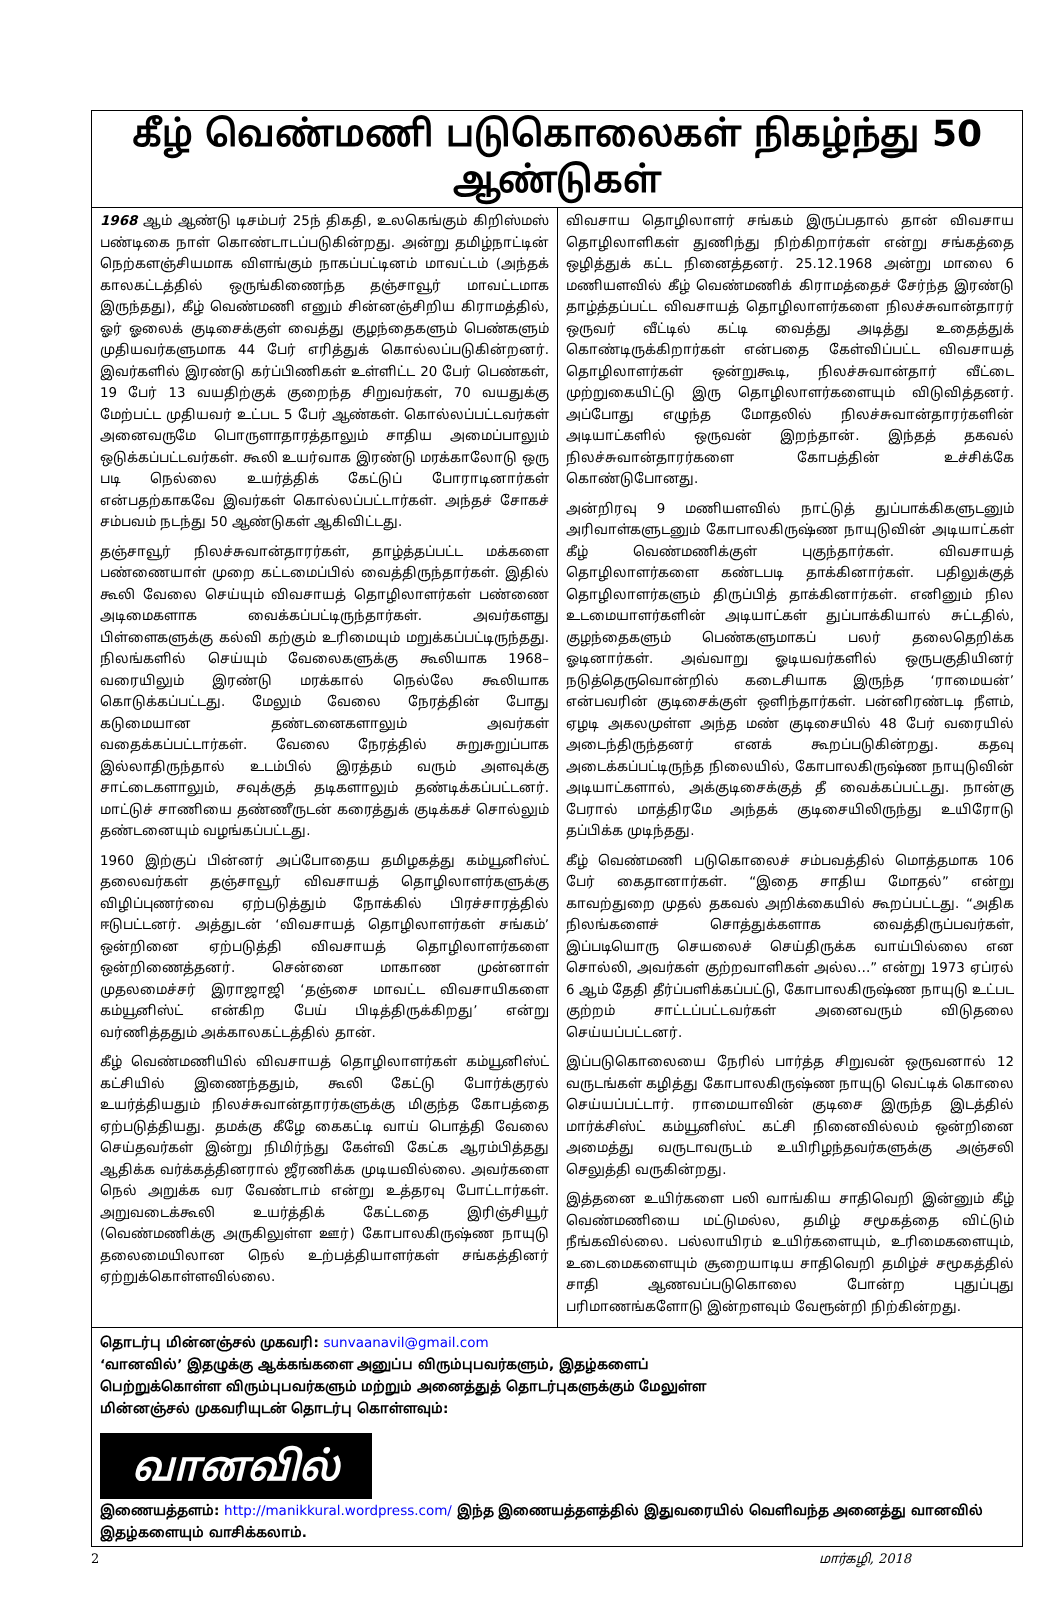கீழ் வெண்மணி படுகொலைகள் நிகழ்ந்து 50 ஆண்டுகள்
1968 ஆம் ஆண்டு டிசம்பர் 25ந் திகதி, உலகெங்கும் கிறிஸ்மஸ் பண்டிகை நாள் கொண்டாடப்படுகின்றது. அன்று தமிழ்நாட்டின் நெற்களஞ்சியமாக விளங்கும் நாகப்பட்டினம் மாவட்டம் (அந்தக் காலகட்டத்தில் ஒருங்கிணைந்த தஞ்சாவூர் மாவட்டமாக இருந்தது), கீழ் வெண்மணி எனும் சின்னஞ்சிறிய கிராமத்தில், ஓர் ஓலைக் குடிசைக்குள் வைத்து குழந்தைகளும் பெண்களும் முதியவர்களுமாக 44 பேர் எரித்துக் கொல்லப்படுகின்றனர். இவர்களில் இரண்டு கர்ப்பிணிகள் உள்ளிட்ட 20 பேர் பெண்கள், 19 பேர் 13 வயதிற்குக் குறைந்த சிறுவர்கள், 70 வயதுக்கு மேற்பட்ட முதியவர் உட்பட 5 பேர் ஆண்கள். கொல்லப்பட்டவர்கள் அனைவருமே பொருளாதாரத்தாலும் சாதிய அமைப்பாலும் ஒடுக்கப்பட்டவர்கள். கூலி உயர்வாக இரண்டு மரக்காலோடு ஒரு படி நெல்லை உயர்த்திக் கேட்டுப் போராடினார்கள் என்பதற்காகவே இவர்கள் கொல்லப்பட்டார்கள். அந்தச் சோகச் சம்பவம் நடந்து 50 ஆண்டுகள் ஆகிவிட்டது.
தஞ்சாவூர் நிலச்சுவான்தாரர்கள், தாழ்த்தப்பட்ட மக்களை பண்ணையாள் முறை கட்டமைப்பில் வைத்திருந்தார்கள். இதில் கூலி வேலை செய்யும் விவசாயத் தொழிலாளர்கள் பண்ணை அடிமைகளாக வைக்கப்பட்டிருந்தார்கள். அவர்களது பிள்ளைகளுக்கு கல்வி கற்கும் உரிமையும் மறுக்கப்பட்டிருந்தது. நிலங்களில் செய்யும் வேலைகளுக்கு கூலியாக 1968–வரையிலும் இரண்டு மரக்கால் நெல்லே கூலியாக கொடுக்கப்பட்டது. மேலும் வேலை நேரத்தின் போது கடுமையான தண்டனைகளாலும் அவர்கள் வதைக்கப்பட்டார்கள். வேலை நேரத்தில் சுறுசுறுப்பாக இல்லாதிருந்தால் உடம்பில் இரத்தம் வரும் அளவுக்கு சாட்டைகளாலும், சவுக்குத் தடிகளாலும் தண்டிக்கப்பட்டனர். மாட்டுச் சாணியை தண்ணீருடன் கரைத்துக் குடிக்கச் சொல்லும் தண்டனையும் வழங்கப்பட்டது.
1960 இற்குப் பின்னர் அப்போதைய தமிழகத்து கம்யூனிஸ்ட் தலைவர்கள் தஞ்சாவூர் விவசாயத் தொழிலாளர்களுக்கு விழிப்புணர்வை ஏற்படுத்தும் நோக்கில் பிரச்சாரத்தில் ஈடுபட்டனர். அத்துடன் ‘விவசாயத் தொழிலாளர்கள் சங்கம்’ ஒன்றினை ஏற்படுத்தி விவசாயத் தொழிலாளர்களை ஒன்றிணைத்தனர். சென்னை மாகாண முன்னாள் முதலமைச்சர் இராஜாஜி ‘தஞ்சை மாவட்ட விவசாயிகளை கம்யூனிஸ்ட் என்கிற பேய் பிடித்திருக்கிறது’ என்று வர்ணித்ததும் அக்காலகட்டத்தில் தான்.
கீழ் வெண்மணியில் விவசாயத் தொழிலாளர்கள் கம்யூனிஸ்ட் கட்சியில் இணைந்ததும், கூலி கேட்டு போர்க்குரல் உயர்த்தியதும் நிலச்சுவான்தாரர்களுக்கு மிகுந்த கோபத்தை ஏற்படுத்தியது. தமக்கு கீழே கைகட்டி வாய் பொத்தி வேலை செய்தவர்கள் இன்று நிமிர்ந்து கேள்வி கேட்க ஆரம்பித்தது ஆதிக்க வர்க்கத்தினரால் ஜீரணிக்க முடியவில்லை. அவர்களை நெல் அறுக்க வர வேண்டாம் என்று உத்தரவு போட்டார்கள். அறுவடைக்கூலி உயர்த்திக் கேட்டதை இரிஞ்சியூர் (வெண்மணிக்கு அருகிலுள்ள ஊர்) கோபாலகிருஷ்ண நாயுடு தலைமையிலான நெல் உற்பத்தியாளர்கள் சங்கத்தினர் ஏற்றுக்கொள்ளவில்லை.
விவசாய தொழிலாளர் சங்கம் இருப்பதால் தான் விவசாய தொழிலாளிகள் துணிந்து நிற்கிறார்கள் என்று சங்கத்தை ஒழித்துக் கட்ட நினைத்தனர். 25.12.1968 அன்று மாலை 6 மணியளவில் கீழ் வெண்மணிக் கிராமத்தைச் சேர்ந்த இரண்டு தாழ்த்தப்பட்ட விவசாயத் தொழிலாளர்களை நிலச்சுவான்தாரர் ஒருவர் வீட்டில் கட்டி வைத்து அடித்து உதைத்துக் கொண்டிருக்கிறார்கள் என்பதை கேள்விப்பட்ட விவசாயத் தொழிலாளர்கள் ஒன்றுகூடி, நிலச்சுவான்தார் வீட்டை முற்றுகையிட்டு இரு தொழிலாளர்களையும் விடுவித்தனர். அப்போது எழுந்த மோதலில் நிலச்சுவான்தாரர்களின் அடியாட்களில் ஒருவன் இறந்தான். இந்தத் தகவல் நிலச்சுவான்தாரர்களை கோபத்தின் உச்சிக்கே கொண்டுபோனது.
அன்றிரவு 9 மணியளவில் நாட்டுத் துப்பாக்கிகளுடனும் அரிவாள்களுடனும் கோபாலகிருஷ்ண நாயுடுவின் அடியாட்கள் கீழ் வெண்மணிக்குள் புகுந்தார்கள். விவசாயத் தொழிலாளர்களை கண்டபடி தாக்கினார்கள். பதிலுக்குத் தொழிலாளர்களும் திருப்பித் தாக்கினார்கள். எனினும் நில உடமையாளர்களின் அடியாட்கள் துப்பாக்கியால் சுட்டதில், குழந்தைகளும் பெண்களுமாகப் பலர் தலைதெறிக்க ஓடினார்கள். அவ்வாறு ஓடியவர்களில் ஒருபகுதியினர் நடுத்தெருவொன்றில் கடைசியாக இருந்த ‘ராமையன்’ என்பவரின் குடிசைக்குள் ஒளிந்தார்கள். பன்னிரண்டடி நீளம், ஏழடி அகலமுள்ள அந்த மண் குடிசையில் 48 பேர் வரையில் அடைந்திருந்தனர் எனக் கூறப்படுகின்றது. கதவு அடைக்கப்பட்டிருந்த நிலையில், கோபாலகிருஷ்ண நாயுடுவின் அடியாட்களால், அக்குடிசைக்குத் தீ வைக்கப்பட்டது. நான்கு பேரால் மாத்திரமே அந்தக் குடிசையிலிருந்து உயிரோடு தப்பிக்க முடிந்தது.
கீழ் வெண்மணி படுகொலைச் சம்பவத்தில் மொத்தமாக 106 பேர் கைதானார்கள். “இதை சாதிய மோதல்” என்று காவற்துறை முதல் தகவல் அறிக்கையில் கூறப்பட்டது. “அதிக நிலங்களைச் சொத்துக்களாக வைத்திருப்பவர்கள், இப்படியொரு செயலைச் செய்திருக்க வாய்பில்லை என சொல்லி, அவர்கள் குற்றவாளிகள் அல்ல…” என்று 1973 ஏப்ரல் 6 ஆம் தேதி தீர்ப்பளிக்கப்பட்டு, கோபாலகிருஷ்ண நாயுடு உட்பட குற்றம் சாட்டப்பட்டவர்கள் அனைவரும் விடுதலை செய்யப்பட்டனர்.
இப்படுகொலையை நேரில் பார்த்த சிறுவன் ஒருவனால் 12 வருடங்கள் கழித்து கோபாலகிருஷ்ண நாயுடு வெட்டிக் கொலை செய்யப்பட்டார். ராமையாவின் குடிசை இருந்த இடத்தில் மார்க்சிஸ்ட் கம்யூனிஸ்ட் கட்சி நினைவில்லம் ஒன்றினை அமைத்து வருடாவருடம் உயிரிழந்தவர்களுக்கு அஞ்சலி செலுத்தி வருகின்றது.
இத்தனை உயிர்களை பலி வாங்கிய சாதிவெறி இன்னும் கீழ் வெண்மணியை மட்டுமல்ல, தமிழ் சமூகத்தை விட்டும் நீங்கவில்லை. பல்லாயிரம் உயிர்களையும், உரிமைகளையும், உடைமைகளையும் சூறையாடிய சாதிவெறி தமிழ்ச் சமூகத்தில் சாதி ஆணவப்படுகொலை போன்ற புதுப்புது பரிமாணங்களோடு இன்றளவும் வேரூன்றி நிற்கின்றது.
தொடர்பு மின்னஞ்சல் முகவரி: sunvaanavil@gmail.com
‘வானவில்’ இதழுக்கு ஆக்கங்களை அனுப்ப விரும்புபவர்களும், இதழ்களைப் பெற்றுக்கொள்ள விரும்புபவர்களும் மற்றும் அனைத்துத் தொடர்புகளுக்கும் மேலுள்ள மின்னஞ்சல் முகவரியுடன் தொடர்பு கொள்ளவும்:
வானவில்
இணையத்தளம்: http://manikkural.wordpress.com/ இந்த இணையத்தளத்தில் இதுவரையில் வெளிவந்த அனைத்து வானவில் இதழ்களையும் வாசிக்கலாம்.
2 மார்கழி, 2018